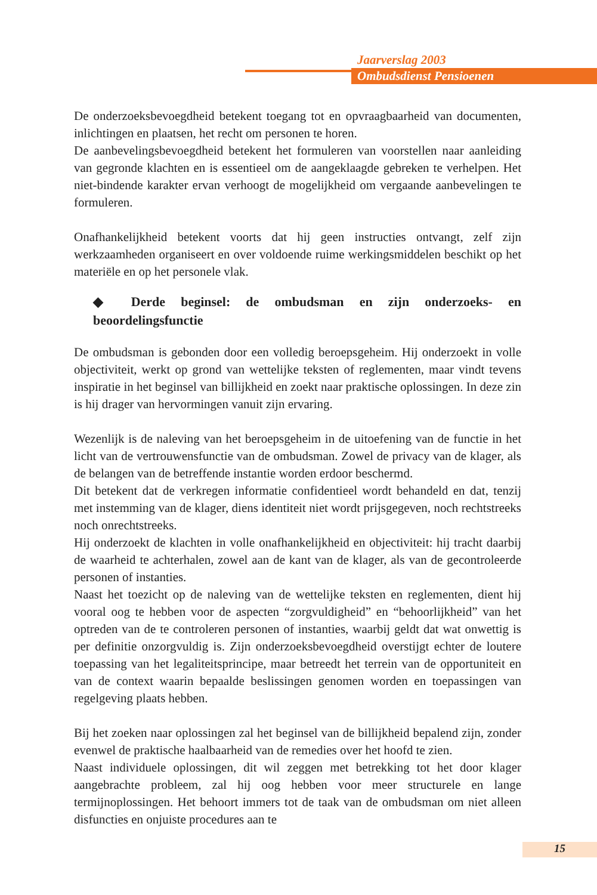Jaarverslag 2003
Ombudsdienst Pensioenen
De onderzoeksbevoegdheid betekent toegang tot en opvraagbaarheid van documenten, inlichtingen en plaatsen, het recht om personen te horen.
De aanbevelingsbevoegdheid betekent het formuleren van voorstellen naar aanleiding van gegronde klachten en is essentieel om de aangeklaagde gebreken te verhelpen. Het niet-bindende karakter ervan verhoogt de mogelijkheid om vergaande aanbevelingen te formuleren.
Onafhankelijkheid betekent voorts dat hij geen instructies ontvangt, zelf zijn werkzaamheden organiseert en over voldoende ruime werkingsmiddelen beschikt op het materiële en op het personele vlak.
◆ Derde beginsel: de ombudsman en zijn onderzoeks- en beoordelingsfunctie
De ombudsman is gebonden door een volledig beroepsgeheim. Hij onderzoekt in volle objectiviteit, werkt op grond van wettelijke teksten of reglementen, maar vindt tevens inspiratie in het beginsel van billijkheid en zoekt naar praktische oplossingen. In deze zin is hij drager van hervormingen vanuit zijn ervaring.
Wezenlijk is de naleving van het beroepsgeheim in de uitoefening van de functie in het licht van de vertrouwensfunctie van de ombudsman. Zowel de privacy van de klager, als de belangen van de betreffende instantie worden erdoor beschermd.
Dit betekent dat de verkregen informatie confidentieel wordt behandeld en dat, tenzij met instemming van de klager, diens identiteit niet wordt prijsgegeven, noch rechtstreeks noch onrechtstreeks.
Hij onderzoekt de klachten in volle onafhankelijkheid en objectiviteit: hij tracht daarbij de waarheid te achterhalen, zowel aan de kant van de klager, als van de gecontroleerde personen of instanties.
Naast het toezicht op de naleving van de wettelijke teksten en reglementen, dient hij vooral oog te hebben voor de aspecten “zorgvuldigheid” en “behoorlijkheid” van het optreden van de te controleren personen of instanties, waarbij geldt dat wat onwettig is per definitie onzorgvuldig is. Zijn onderzoeksbevoegdheid overstijgt echter de loutere toepassing van het legaliteitsprincipe, maar betreedt het terrein van de opportuniteit en van de context waarin bepaalde beslissingen genomen worden en toepassingen van regelgeving plaats hebben.
Bij het zoeken naar oplossingen zal het beginsel van de billijkheid bepalend zijn, zonder evenwel de praktische haalbaarheid van de remedies over het hoofd te zien.
Naast individuele oplossingen, dit wil zeggen met betrekking tot het door klager aangebrachte probleem, zal hij oog hebben voor meer structurele en lange termijnoplossingen. Het behoort immers tot de taak van de ombudsman om niet alleen disfuncties en onjuiste procedures aan te
15